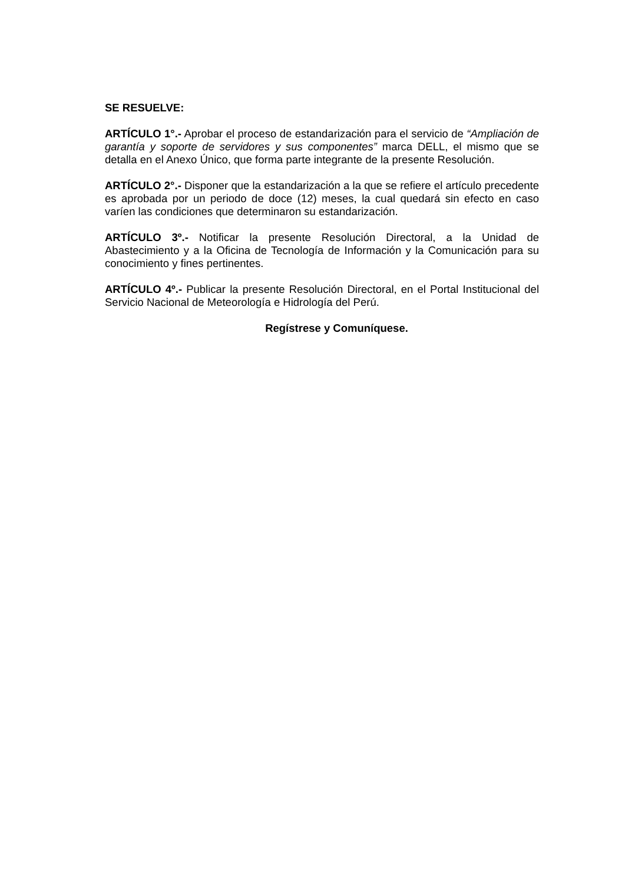SE RESUELVE:
ARTÍCULO 1°.- Aprobar el proceso de estandarización para el servicio de “Ampliación de garantía y soporte de servidores y sus componentes” marca DELL, el mismo que se detalla en el Anexo Único, que forma parte integrante de la presente Resolución.
ARTÍCULO 2°.- Disponer que la estandarización a la que se refiere el artículo precedente es aprobada por un periodo de doce (12) meses, la cual quedará sin efecto en caso varíen las condiciones que determinaron su estandarización.
ARTÍCULO 3º.- Notificar la presente Resolución Directoral, a la Unidad de Abastecimiento y a la Oficina de Tecnología de Información y la Comunicación para su conocimiento y fines pertinentes.
ARTÍCULO 4º.- Publicar la presente Resolución Directoral, en el Portal Institucional del Servicio Nacional de Meteorología e Hidrología del Perú.
Regístrese y Comuníquese.